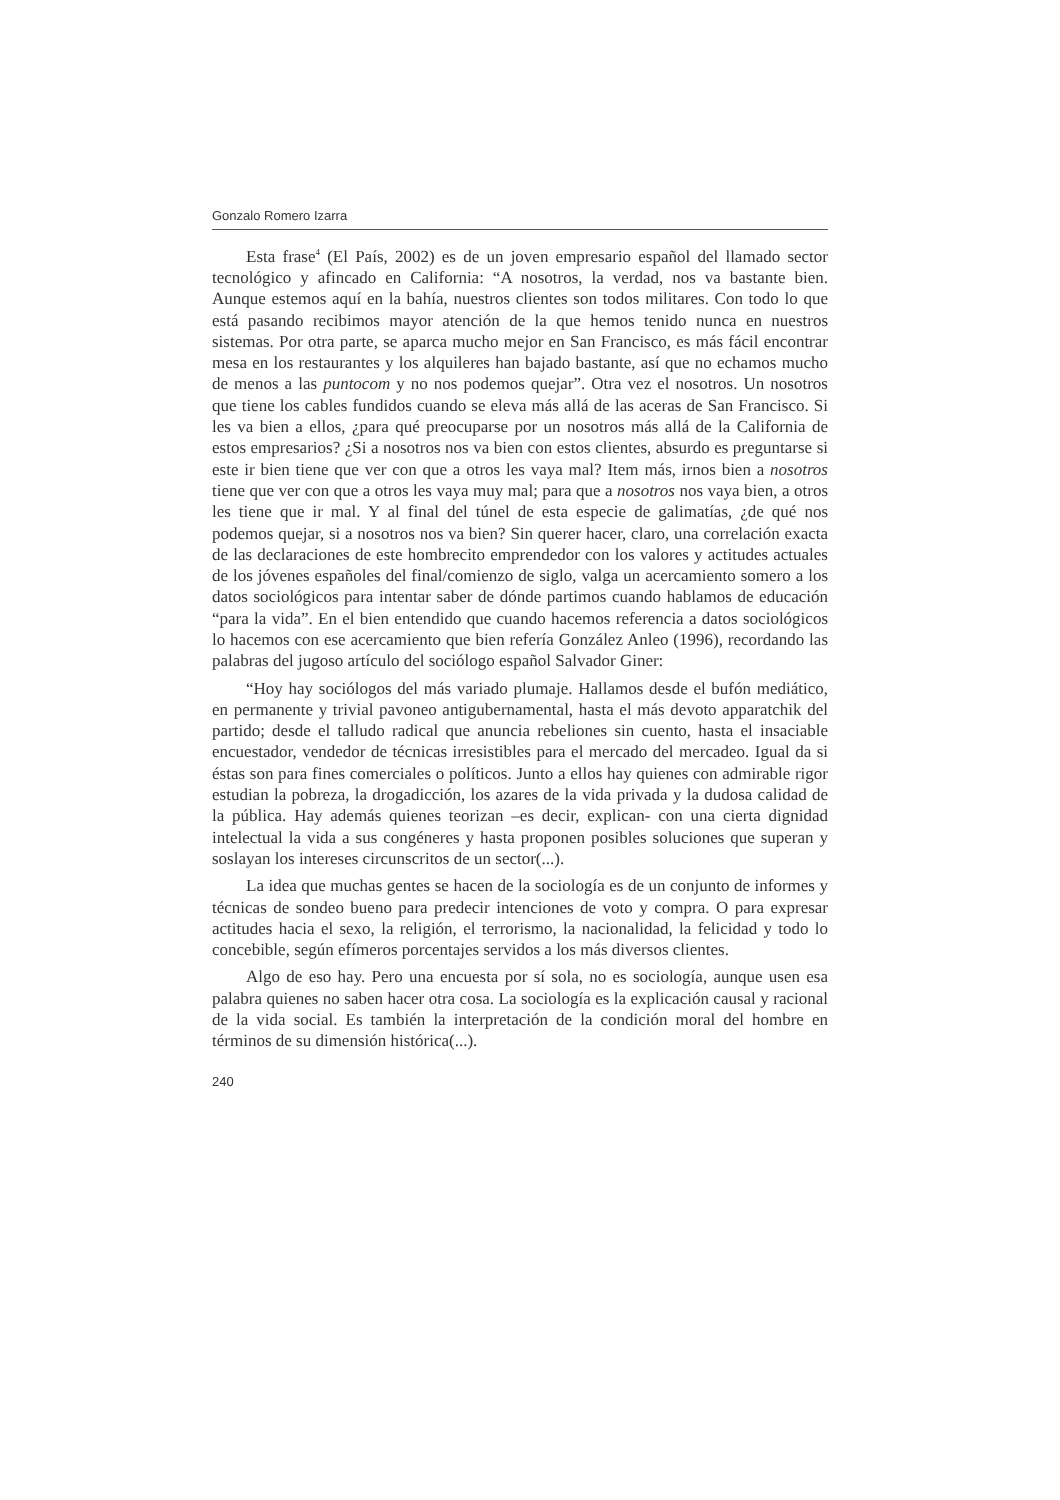Gonzalo Romero Izarra
Esta frase<sup>4</sup> (El País, 2002) es de un joven empresario español del llamado sector tecnológico y afincado en California: “A nosotros, la verdad, nos va bastante bien. Aunque estemos aquí en la bahía, nuestros clientes son todos militares. Con todo lo que está pasando recibimos mayor atención de la que hemos tenido nunca en nuestros sistemas. Por otra parte, se aparca mucho mejor en San Francisco, es más fácil encontrar mesa en los restaurantes y los alquileres han bajado bastante, así que no echamos mucho de menos a las puntocom y no nos podemos quejar”. Otra vez el nosotros. Un nosotros que tiene los cables fundidos cuando se eleva más allá de las aceras de San Francisco. Si les va bien a ellos, ¿para qué preocuparse por un nosotros más allá de la California de estos empresarios? ¿Si a nosotros nos va bien con estos clientes, absurdo es preguntarse si este ir bien tiene que ver con que a otros les vaya mal? Item más, irnos bien a nosotros tiene que ver con que a otros les vaya muy mal; para que a nosotros nos vaya bien, a otros les tiene que ir mal. Y al final del túnel de esta especie de galimatías, ¿de qué nos podemos quejar, si a nosotros nos va bien? Sin querer hacer, claro, una correlación exacta de las declaraciones de este hombrecito emprendedor con los valores y actitudes actuales de los jóvenes españoles del final/comienzo de siglo, valga un acercamiento somero a los datos sociológicos para intentar saber de dónde partimos cuando hablamos de educación “para la vida”. En el bien entendido que cuando hacemos referencia a datos sociológicos lo hacemos con ese acercamiento que bien refería González Anleo (1996), recordando las palabras del jugoso artículo del sociólogo español Salvador Giner:
“Hoy hay sociólogos del más variado plumaje. Hallamos desde el bufón mediático, en permanente y trivial pavoneo antigubernamental, hasta el más devoto apparatchik del partido; desde el talludo radical que anuncia rebeliones sin cuento, hasta el insaciable encuestador, vendedor de técnicas irresistibles para el mercado del mercadeo. Igual da si éstas son para fines comerciales o políticos. Junto a ellos hay quienes con admirable rigor estudian la pobreza, la drogadicción, los azares de la vida privada y la dudosa calidad de la pública. Hay además quienes teorizan –es decir, explican- con una cierta dignidad intelectual la vida a sus congéneres y hasta proponen posibles soluciones que superan y soslayan los intereses circunscritos de un sector(...).
La idea que muchas gentes se hacen de la sociología es de un conjunto de informes y técnicas de sondeo bueno para predecir intenciones de voto y compra. O para expresar actitudes hacia el sexo, la religión, el terrorismo, la nacionalidad, la felicidad y todo lo concebible, según efímeros porcentajes servidos a los más diversos clientes.
Algo de eso hay. Pero una encuesta por sí sola, no es sociología, aunque usen esa palabra quienes no saben hacer otra cosa. La sociología es la explicación causal y racional de la vida social. Es también la interpretación de la condición moral del hombre en términos de su dimensión histórica(...).
240